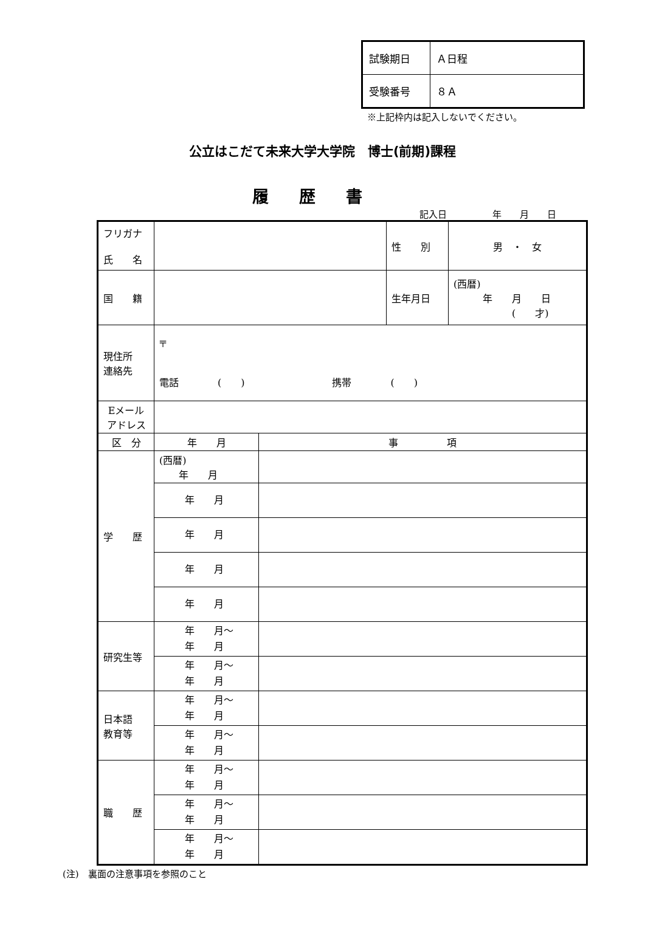| 試験期日 | Ａ日程 |
| 受験番号 | ８Ａ |
※上記枠内は記入しないでください。
公立はこだて未来大学大学院　博士(前期)課程
履歴書
記入日　　　　　年　　月　　日
| フリガナ 氏 名 | | | 性 別 | 男 ・ 女 |
| 国 籍 | | | 生年月日 | (西暦) 年 月 日 ( 才) |
| 現住所 連絡先 | 〒 電話 ( ) 携帯 ( ) | | | |
| Eメール アドレス | | | | |
| 区 分 | 年 月 | 事 項 | | |
| 学 歴 | (西暦) 年 月 | | | |
| | 年 月 | | | |
| | 年 月 | | | |
| | 年 月 | | | |
| | 年 月 | | | |
| 研究生等 | 年 月～ 年 月 | | | |
| | 年 月～ 年 月 | | | |
| 日本語 教育等 | 年 月～ 年 月 | | | |
| | 年 月～ 年 月 | | | |
| 職 歴 | 年 月～ 年 月 | | | |
| | 年 月～ 年 月 | | | |
| | 年 月～ 年 月 | | | |
(注)　裏面の注意事項を参照のこと